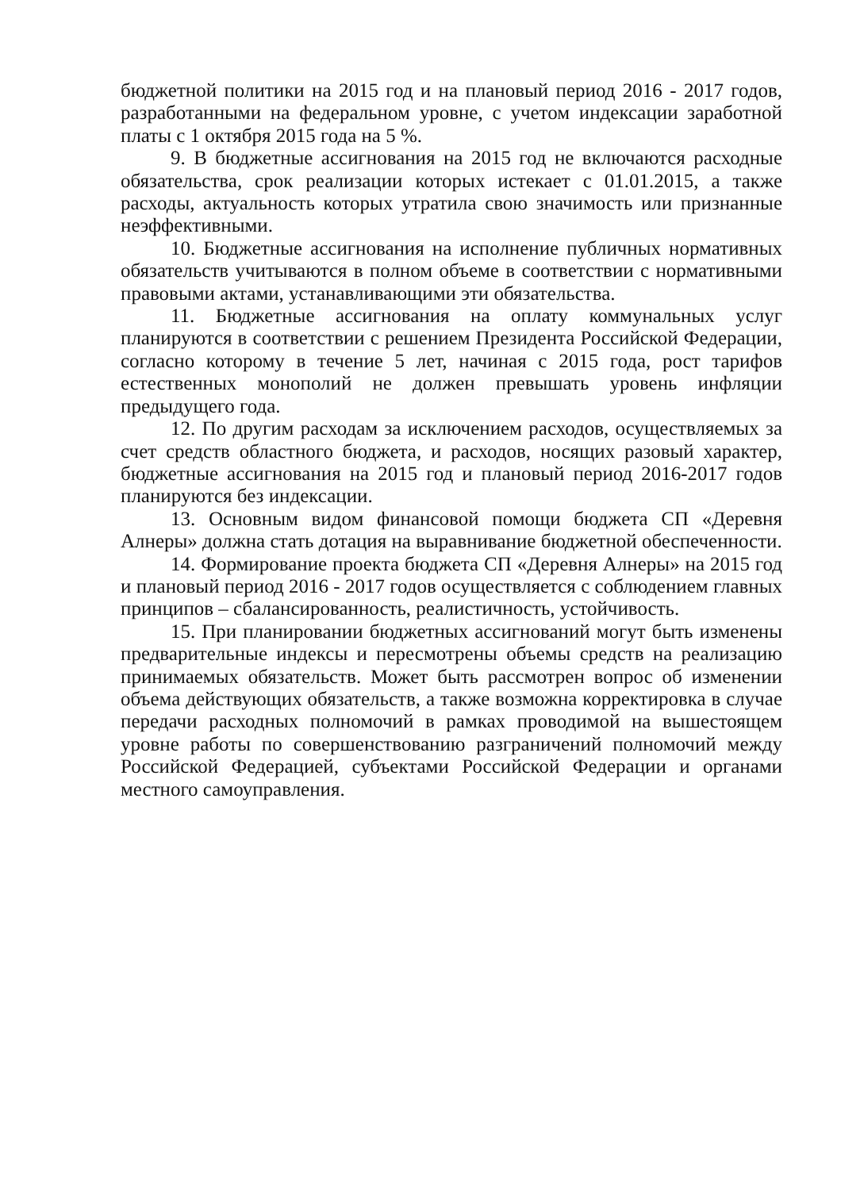бюджетной политики на 2015 год и на плановый период 2016 - 2017 годов, разработанными на федеральном уровне, с учетом индексации заработной платы с 1 октября 2015 года на 5 %.
9. В бюджетные ассигнования на 2015 год не включаются расходные обязательства, срок реализации которых истекает с 01.01.2015, а также расходы, актуальность которых утратила свою значимость или признанные неэффективными.
10. Бюджетные ассигнования на исполнение публичных нормативных обязательств учитываются в полном объеме в соответствии с нормативными правовыми актами, устанавливающими эти обязательства.
11. Бюджетные ассигнования на оплату коммунальных услуг планируются в соответствии с решением Президента Российской Федерации, согласно которому в течение 5 лет, начиная с 2015 года, рост тарифов естественных монополий не должен превышать уровень инфляции предыдущего года.
12. По другим расходам за исключением расходов, осуществляемых за счет средств областного бюджета, и расходов, носящих разовый характер, бюджетные ассигнования на 2015 год и плановый период 2016-2017 годов планируются без индексации.
13. Основным видом финансовой помощи бюджета СП «Деревня Алнеры» должна стать дотация на выравнивание бюджетной обеспеченности.
14. Формирование проекта бюджета СП «Деревня Алнеры» на 2015 год и плановый период 2016 - 2017 годов осуществляется с соблюдением главных принципов – сбалансированность, реалистичность, устойчивость.
15. При планировании бюджетных ассигнований могут быть изменены предварительные индексы и пересмотрены объемы средств на реализацию принимаемых обязательств. Может быть рассмотрен вопрос об изменении объема действующих обязательств, а также возможна корректировка в случае передачи расходных полномочий в рамках проводимой на вышестоящем уровне работы по совершенствованию разграничений полномочий между Российской Федерацией, субъектами Российской Федерации и органами местного самоуправления.